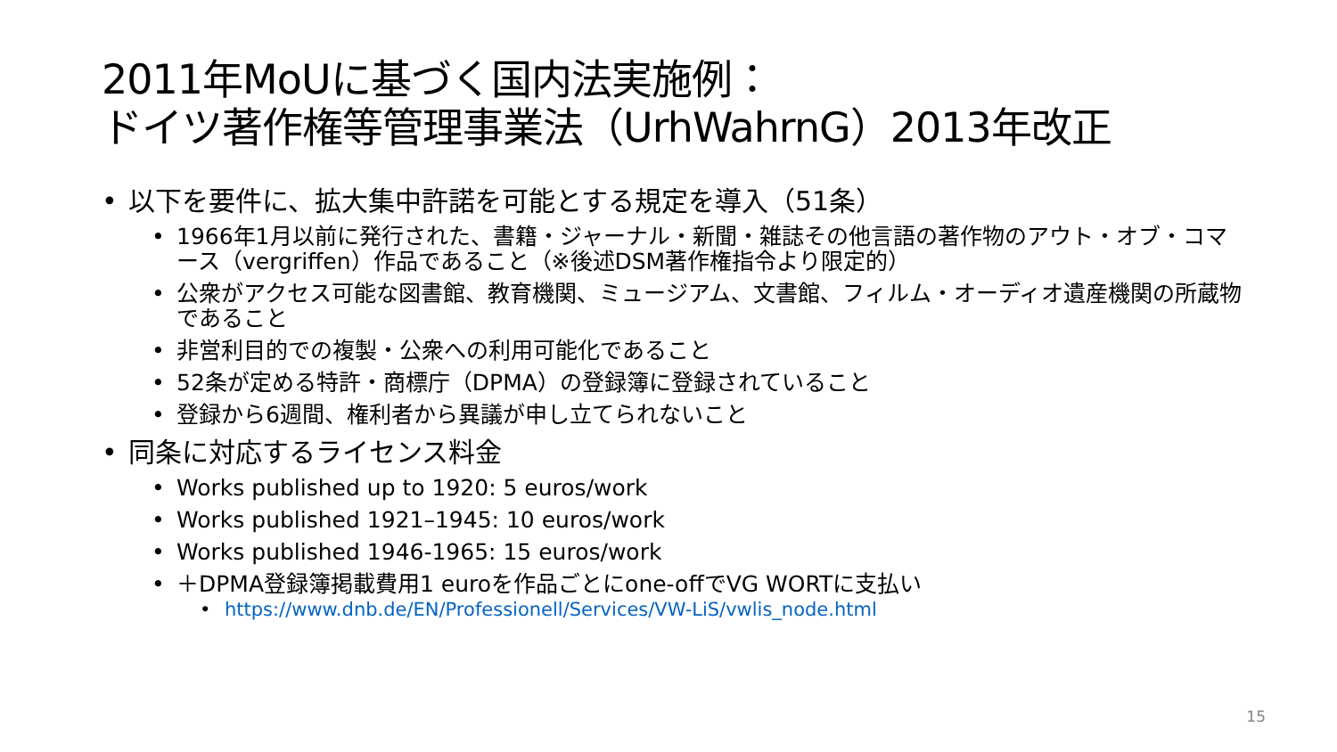2011年MoUに基づく国内法実施例：
ドイツ著作権等管理事業法（UrhWahrnG）2013年改正
以下を要件に、拡大集中許諾を可能とする規定を導入（51条）
1966年1月以前に発行された、書籍・ジャーナル・新聞・雑誌その他言語の著作物のアウト・オブ・コマース（vergriffen）作品であること（※後述DSM著作権指令より限定的）
公衆がアクセス可能な図書館、教育機関、ミュージアム、文書館、フィルム・オーディオ遺産機関の所蔵物であること
非営利目的での複製・公衆への利用可能化であること
52条が定める特許・商標庁（DPMA）の登録簿に登録されていること
登録から6週間、権利者から異議が申し立てられないこと
同条に対応するライセンス料金
Works published up to 1920: 5 euros/work
Works published 1921–1945: 10 euros/work
Works published 1946-1965: 15 euros/work
＋DPMA登録簿掲載費用1 euroを作品ごとにone-offでVG WORTに支払い
https://www.dnb.de/EN/Professionell/Services/VW-LiS/vwlis_node.html
15